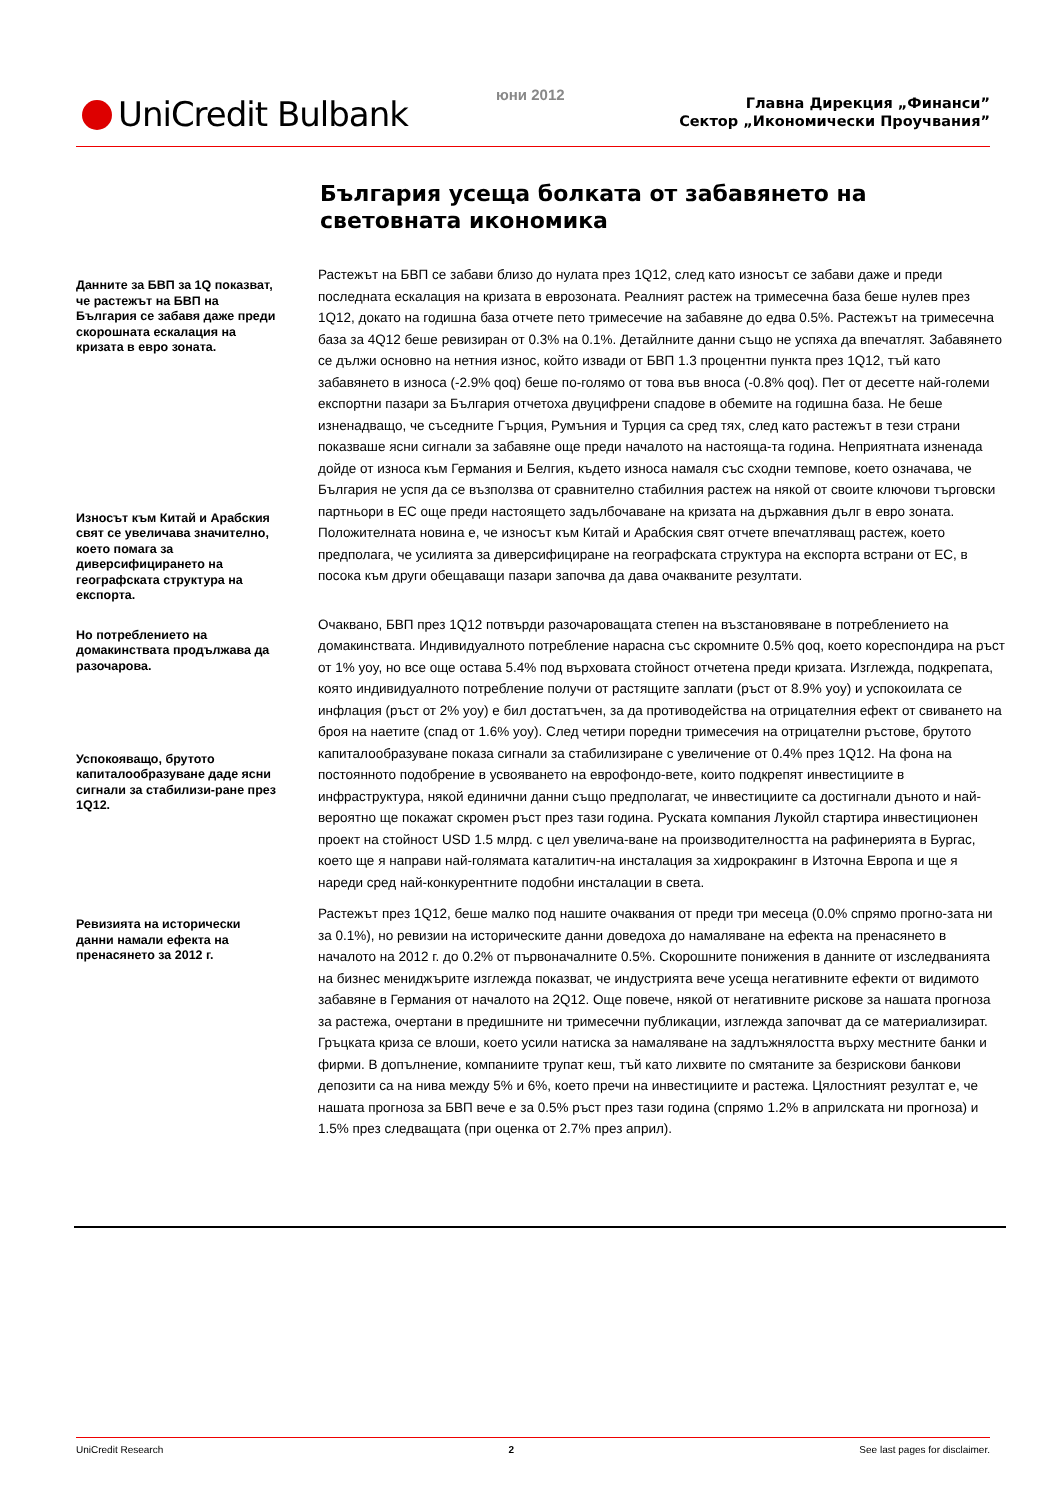UniCredit Bulbank юни 2012
Главна Дирекция „Финанси”
Сектор „Икономически Проучвания”
България усеща болката от забавянето на световната икономика
Данните за БВП за 1Q показват, че растежът на БВП на България се забавя даже преди скорошната ескалация на кризата в евро зоната.
Износът към Китай и Арабския свят се увеличава значително, което помага за диверсифицирането на географската структура на експорта.
Растежът на БВП се забави близо до нулата през 1Q12, след като износът се забави даже и преди последната ескалация на кризата в еврозоната. Реалният растеж на тримесечна база беше нулев през 1Q12, докато на годишна база отчете пето тримесечие на забавяне до едва 0.5%. Растежът на тримесечна база за 4Q12 беше ревизиран от 0.3% на 0.1%. Детайлните данни също не успяха да впечатлят. Забавянето се дължи основно на нетния износ, който извади от БВП 1.3 процентни пункта през 1Q12, тъй като забавянето в износа (-2.9% qoq) беше по-голямо от това във вноса (-0.8% qoq). Пет от десетте най-големи експортни пазари за България отчетоха двуцифрени спадове в обемите на годишна база. Не беше изненадващо, че съседните Гърция, Румъния и Турция са сред тях, след като растежът в тези страни показваше ясни сигнали за забавяне още преди началото на настояща-та година. Неприятната изненада дойде от износа към Германия и Белгия, където износа намаля със сходни темпове, което означава, че България не успя да се възползва от сравнително стабилния растеж на някой от своите ключови търговски партньори в ЕС още преди настоящето задълбочаване на кризата на държавния дълг в евро зоната. Положителната новина е, че износът към Китай и Арабския свят отчете впечатляващ растеж, което предполага, че усилията за диверсифициране на географската структура на експорта встрани от ЕС, в посока към други обещаващи пазари започва да дава очакваните резултати.
Но потреблението на домакинствата продължава да разочарова.
Успокояващо, брутото капиталообразуване даде ясни сигнали за стабилизи-ране през 1Q12.
Очаквано, БВП през 1Q12 потвърди разочароващата степен на възстановяване в потреблението на домакинствата. Индивидуалното потребление нарасна със скромните 0.5% qoq, което кореспондира на ръст от 1% yoy, но все още остава 5.4% под върховата стойност отчетена преди кризата. Изглежда, подкрепата, която индивидуалното потребление получи от растящите заплати (ръст от 8.9% yoy) и успокоилата се инфлация (ръст от 2% yoy) е бил достатъчен, за да противодейства на отрицателния ефект от свиването на броя на наетите (спад от 1.6% yoy). След четири поредни тримесечия на отрицателни ръстове, брутото капиталообразуване показа сигнали за стабилизиране с увеличение от 0.4% през 1Q12. На фона на постоянното подобрение в усвояването на еврофондо-вете, които подкрепят инвестициите в инфраструктура, някой единични данни също предполагат, че инвестициите са достигнали дъното и най-вероятно ще покажат скромен ръст през тази година. Руската компания Лукойл стартира инвестиционен проект на стойност USD 1.5 млрд. с цел увелича-ване на производителността на рафинерията в Бургас, което ще я направи най-голямата каталитич-на инсталация за хидрокракинг в Източна Европа и ще я нареди сред най-конкурентните подобни инсталации в света.
Ревизията на исторически данни намали ефекта на пренасянето за 2012 г.
Растежът през 1Q12, беше малко под нашите очаквания от преди три месеца (0.0% спрямо прогно-зата ни за 0.1%), но ревизии на историческите данни доведоха до намаляване на ефекта на пренасянето в началото на 2012 г. до 0.2% от първоначалните 0.5%. Скорошните понижения в данните от изследванията на бизнес мениджърите изглежда показват, че индустрията вече усеща негативните ефекти от видимото забавяне в Германия от началото на 2Q12. Още повече, някой от негативните рискове за нашата прогноза за растежа, очертани в предишните ни тримесечни публикации, изглежда започват да се материализират. Гръцката криза се влоши, което усили натиска за намаляване на задлъжнялостта върху местните банки и фирми. В допълнение, компаниите трупат кеш, тъй като лихвите по смятаните за безрискови банкови депозити са на нива между 5% и 6%, което пречи на инвестициите и растежа. Цялостният резултат е, че нашата прогноза за БВП вече е за 0.5% ръст през тази година (спрямо 1.2% в априлската ни прогноза) и 1.5% през следващата (при оценка от 2.7% през април).
UniCredit Research 2 See last pages for disclaimer.